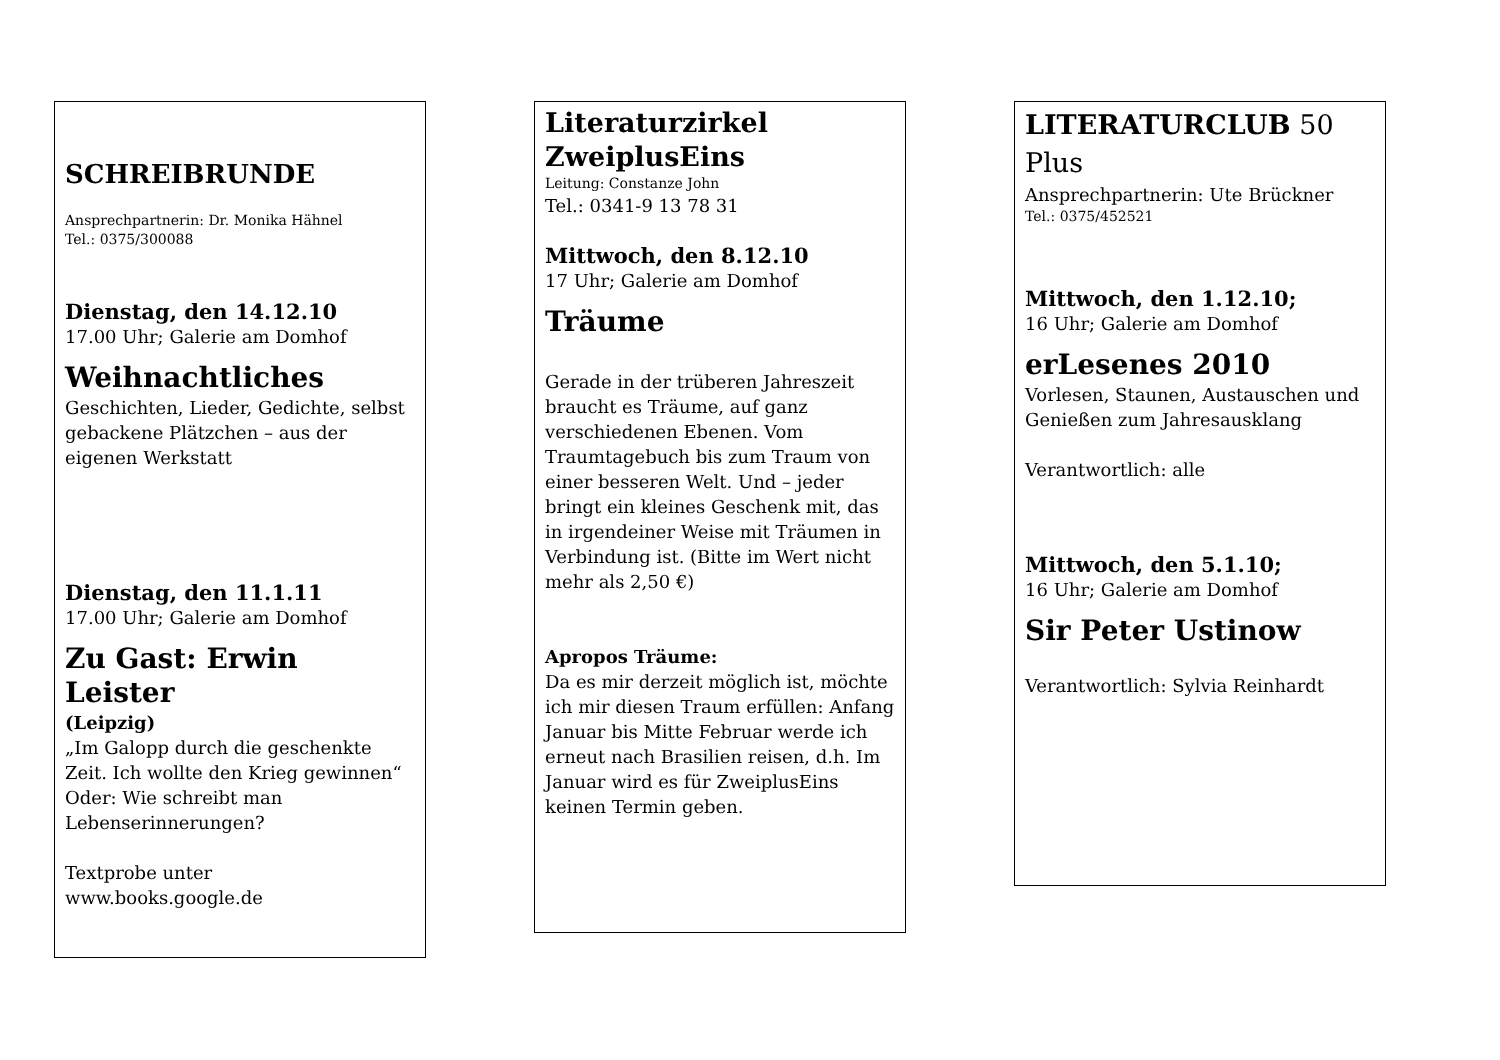SCHREIBRUNDE
Ansprechpartnerin: Dr. Monika Hähnel
Tel.: 0375/300088
Dienstag, den 14.12.10
17.00 Uhr; Galerie am Domhof
Weihnachtliches
Geschichten, Lieder, Gedichte, selbst gebackene Plätzchen – aus der eigenen Werkstatt
Dienstag, den 11.1.11
17.00 Uhr; Galerie am Domhof
Zu Gast: Erwin Leister
(Leipzig)
„Im Galopp durch die geschenkte Zeit. Ich wollte den Krieg gewinnen“ Oder: Wie schreibt man Lebenserinnerungen?
Textprobe unter
www.books.google.de
Literaturzirkel ZweiplusEins
Leitung: Constanze John
Tel.: 0341-9 13 78 31
Mittwoch, den 8.12.10
17 Uhr; Galerie am Domhof
Träume
Gerade in der trüberen Jahreszeit braucht es Träume, auf ganz verschiedenen Ebenen. Vom Traumtagebuch bis zum Traum von einer besseren Welt. Und – jeder bringt ein kleines Geschenk mit, das in irgendeiner Weise mit Träumen in Verbindung ist. (Bitte im Wert nicht mehr als 2,50 €)
Apropos Träume:
Da es mir derzeit möglich ist, möchte ich mir diesen Traum erfüllen: Anfang Januar bis Mitte Februar werde ich erneut nach Brasilien reisen, d.h. Im Januar wird es für ZweiplusEins keinen Termin geben.
LITERATURCLUB 50 Plus
Ansprechpartnerin: Ute Brückner
Tel.: 0375/452521
Mittwoch, den 1.12.10;
16 Uhr; Galerie am Domhof
erLesenes 2010
Vorlesen, Staunen, Austauschen und Genießen zum Jahresausklang
Verantwortlich: alle
Mittwoch, den 5.1.10;
16 Uhr; Galerie am Domhof
Sir Peter Ustinow
Verantwortlich: Sylvia Reinhardt